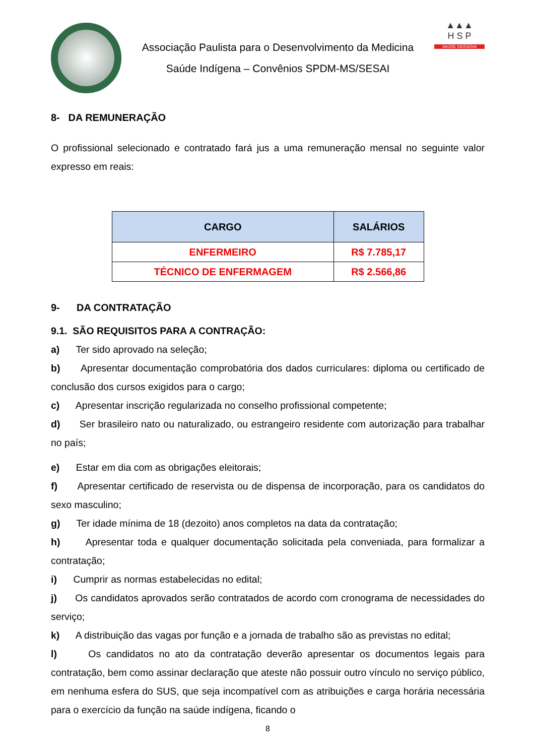Associação Paulista para o Desenvolvimento da Medicina
Saúde Indígena – Convênios SPDM-MS/SESAI
▲▲▲
H S P
SAÚDE INDÍGENA
8- DA REMUNERAÇÃO
O profissional selecionado e contratado fará jus a uma remuneração mensal no seguinte valor expresso em reais:
| CARGO | SALÁRIOS |
| --- | --- |
| ENFERMEIRO | R$ 7.785,17 |
| TÉCNICO DE ENFERMAGEM | R$ 2.566,86 |
9- DA CONTRATAÇÃO
9.1. SÃO REQUISITOS PARA A CONTRAÇÃO:
a) Ter sido aprovado na seleção;
b) Apresentar documentação comprobatória dos dados curriculares: diploma ou certificado de conclusão dos cursos exigidos para o cargo;
c) Apresentar inscrição regularizada no conselho profissional competente;
d) Ser brasileiro nato ou naturalizado, ou estrangeiro residente com autorização para trabalhar no país;
e) Estar em dia com as obrigações eleitorais;
f) Apresentar certificado de reservista ou de dispensa de incorporação, para os candidatos do sexo masculino;
g) Ter idade mínima de 18 (dezoito) anos completos na data da contratação;
h) Apresentar toda e qualquer documentação solicitada pela conveniada, para formalizar a contratação;
i) Cumprir as normas estabelecidas no edital;
j) Os candidatos aprovados serão contratados de acordo com cronograma de necessidades do serviço;
k) A distribuição das vagas por função e a jornada de trabalho são as previstas no edital;
l) Os candidatos no ato da contratação deverão apresentar os documentos legais para contratação, bem como assinar declaração que ateste não possuir outro vínculo no serviço público, em nenhuma esfera do SUS, que seja incompatível com as atribuições e carga horária necessária para o exercício da função na saúde indígena, ficando o
8